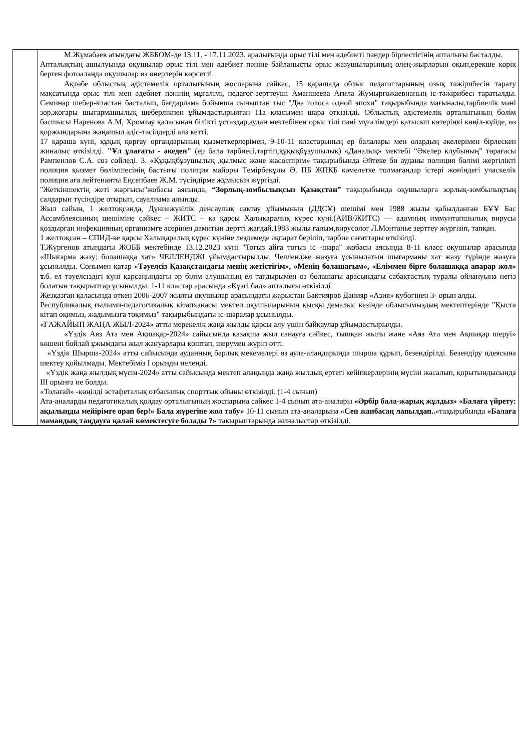| | М.Жұмабаев атындағы ЖББОМ-де 13.11. - 17.11.2023. аралығында орыс тілі мен әдебиеті пәндер бірлестігінің апталығы басталды. Апталықтың ашылуында оқушылар орыс тілі мен әдебиет пәніне байланысты орыс жазушыларының өлең-жырларын оқып,ерекше көрік берген фотоалаңда оқушылар өз өнерлерін көрсетті. Ақтөбе облыстық әдістемелік орталығының жоспарына сәйкес, 15 қарашада облыс педагогтарының озық тәжірибесін тарату мақсатында орыс тілі мен әдебиет пәнінің мұғалімі, педагог-зерттеуші Аманшеева Агила Жумыргожаевнаның іс-тәжірибесі таратылды. Семинар шебер-кластан басталып, бағдарлама бойынша сыныптан тыс "Два голоса одной эпохи" тақырыбында мағыналы,тәрбиелік мәні зор,жоғары шығармашылық шеберлікпен ұйымдастырылған 11а класымен шара өткізілді. Облыстық әдістемелік орталығының бөлім басшысы Наренова А.М, Хромтау қаласынан білікті ұстаздар,аудан мектебінен орыс тілі пәні мұғалімдері қатысып көтеріңкі көңіл-күйде, өз қоржындарына жаңашыл әдіс-тәсілдерді ала кетті. 17 қараша күні, құқық қорғау органдарының қызметкерлерімен, 9-10-11 кластарының ер балалары мен олардың әкелерімен бірлескен жиналыс өткізілді. "Ұл ұлағаты - әкеден" (ер бала тәрбиесі,тәртіп,құқықбұзушылық) «Даналық» мектебі “Әкелер клубының” төрағасы Рампеилов С.А. сөз сөйледі. 3. «Құқықбұзушылық ,қылмыс және жасөспірім» тақырыбында Әйтеке би ауданы полиция бөлімі жергілікті полиция қызмет бөлімшесінің бастығы полиция майоры Темірбекұлы Ә. ПБ ЖПҚБ кәмелетке толмағандар істері жөніндегі учаскелік полиция аға лейтенанты Еңсепбаев Ж.М. түсіндірме жұмысын жүргізді. "Жеткіншектің жеті жарғысы"жобасы аясында, “Зорлық-зомбылықсыз Қазақстан” тақырыбында оқушыларға зорлық-зомбылықтың салдарын түсіндіре отырып, сауалнама алынды. Жыл сайын, 1 желтоқсанда, Дүниежүзілік денсаулық сақтау ұйымының (ДДСҰ) шешімі мен 1988 жылы қабылданған БҰҰ Бас Ассамблеясының шешіміне сәйкес – ЖИТС – қа қарсы Халықаралық күрес күні.(АИВ/ЖИТС) — адамның иммунтапшылық вирусы қоздырған инфекцияның организмге әсерінен дамитын дертті жағдай.1983 жылы ғалым,вирусолог Л.Монтанье зерттеу жүргізіп, тапқан. 1 желтоқсан – СПИД-ке қарсы Халықаралық күрес күніне лездемеде ақпарат беріліп, тәрбие сағаттары өткізілді. Т.Жүргенов атындағы ЖОББ мектебінде 13.12.2023 күні "Тоғыз айға тоғыз іс -шара" жобасы аясында 8-11 класс оқушылар арасында «Шығарма жазу: болашаққа хат» ЧЕЛЛЕНДЖІ ұйымдастырылды. Челлендже жазуға ұсынылатын шығарманы хат жазу түрінде жазуға ұсынылды. Сонымен қатар « Тәуелсіз Қазақстандағы менің жетістігім», «Менің болашағым», «Еліммен бірге болашаққа апарар жол» т. б. ел тәуелсіздігі күні қарсаңындағы әр білім алушының ел тағдырымен өз болашағы арасындағы сабақтастық туралы ойлануына негіз болатын тақырыптар ұсынылды. 1-11 кластар арасында «Күзгі бал» апталығы өткізілді. Жезқазған қаласында өткен 2006-2007 жылғы оқушылар арасындағы жарыстан Бактияров Данияр «Азия» кубогінен 3- орын алды. Республикалық ғылыми-педагогикалық кітапханасы мектеп оқушыларының қысқы демалыс кезінде облысымыздың мектептерінде "Қыста кітап оқимыз, жадымызға тоқимыз" тақырыбындағы іс-шаралар ұсынылды. «ҒАЖАЙЫП ЖАҢА ЖЫЛ-2024» атты мерекелік жаңа жылды қарсы алу үшін байқаулар ұйымдастырылды. «Үздік Аяз Ата мен Ақшақар-2024» сайысында қазақша жыл санауға сәйкес, тышқан жылы және «Аяз Ата мен Ақшақар шеруі» көшені бойлай ұжымдағы жыл жануарлары қоштап, шерумен жүріп өтті. «Үздік Шырша-2024» атты сайысында ауданның барлық мекемелері өз аула-алаңдарында шырша құрып, безендірілді. Безендіру идеясына шектеу қойылмады. Мектебіміз І орынды иеленді. «Үздік жаңа жылдық мүсін-2024» атты сайысында мектеп алаңында жаңа жылдық ертегі кейіпкерлерінің мүсіні жасалып, қорытындысында ІІІ орынға ие болды. «Толағай» -көңілді эстафеталық отбасылық спорттық ойыны өткізілді. (1-4 сынып) Ата-аналарды педагогикалық қолдау орталығының жоспарына сәйкес 1-4 сынып ата-аналары «Әрбір бала-жарық жұлдыз» «Балаға үйрету: ақылыңды мейірімге орап бер!» Бала жүрегіне жол табу» 10-11 сынып ата-аналарына « Сен жанбасаң лапылдап.. »тақырыбында «Балаға мамандық таңдауға қалай көмектесуге болады ?» тақырыптарында жиналыстар өткізілді. |